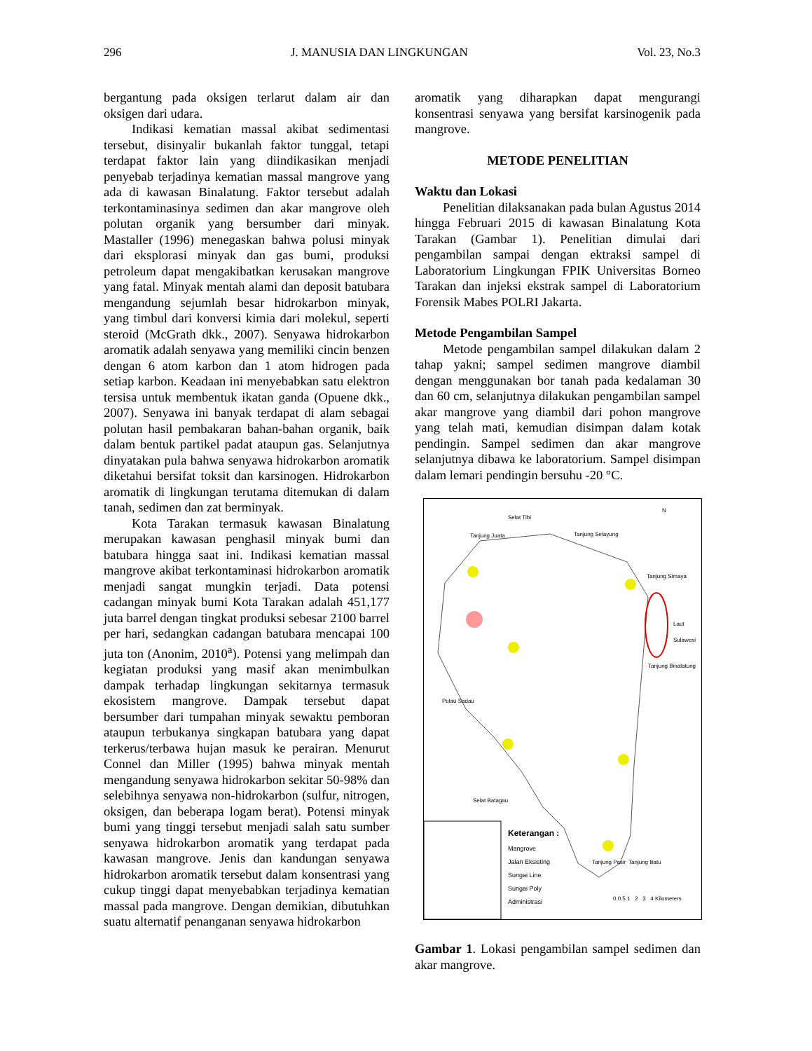296 J. MANUSIA DAN LINGKUNGAN Vol. 23, No.3
bergantung pada oksigen terlarut dalam air dan oksigen dari udara.
Indikasi kematian massal akibat sedimentasi tersebut, disinyalir bukanlah faktor tunggal, tetapi terdapat faktor lain yang diindikasikan menjadi penyebab terjadinya kematian massal mangrove yang ada di kawasan Binalatung. Faktor tersebut adalah terkontaminasinya sedimen dan akar mangrove oleh polutan organik yang bersumber dari minyak. Mastaller (1996) menegaskan bahwa polusi minyak dari eksplorasi minyak dan gas bumi, produksi petroleum dapat mengakibatkan kerusakan mangrove yang fatal. Minyak mentah alami dan deposit batubara mengandung sejumlah besar hidrokarbon minyak, yang timbul dari konversi kimia dari molekul, seperti steroid (McGrath dkk., 2007). Senyawa hidrokarbon aromatik adalah senyawa yang memiliki cincin benzen dengan 6 atom karbon dan 1 atom hidrogen pada setiap karbon. Keadaan ini menyebabkan satu elektron tersisa untuk membentuk ikatan ganda (Opuene dkk., 2007). Senyawa ini banyak terdapat di alam sebagai polutan hasil pembakaran bahan-bahan organik, baik dalam bentuk partikel padat ataupun gas. Selanjutnya dinyatakan pula bahwa senyawa hidrokarbon aromatik diketahui bersifat toksit dan karsinogen. Hidrokarbon aromatik di lingkungan terutama ditemukan di dalam tanah, sedimen dan zat berminyak.
Kota Tarakan termasuk kawasan Binalatung merupakan kawasan penghasil minyak bumi dan batubara hingga saat ini. Indikasi kematian massal mangrove akibat terkontaminasi hidrokarbon aromatik menjadi sangat mungkin terjadi. Data potensi cadangan minyak bumi Kota Tarakan adalah 451,177 juta barrel dengan tingkat produksi sebesar 2100 barrel per hari, sedangkan cadangan batubara mencapai 100 juta ton (Anonim, 2010<sup>a</sup>). Potensi yang melimpah dan kegiatan produksi yang masif akan menimbulkan dampak terhadap lingkungan sekitarnya termasuk ekosistem mangrove. Dampak tersebut dapat bersumber dari tumpahan minyak sewaktu pemboran ataupun terbukanya singkapan batubara yang dapat terkerus/terbawa hujan masuk ke perairan. Menurut Connel dan Miller (1995) bahwa minyak mentah mengandung senyawa hidrokarbon sekitar 50-98% dan selebihnya senyawa non-hidrokarbon (sulfur, nitrogen, oksigen, dan beberapa logam berat). Potensi minyak bumi yang tinggi tersebut menjadi salah satu sumber senyawa hidrokarbon aromatik yang terdapat pada kawasan mangrove. Jenis dan kandungan senyawa hidrokarbon aromatik tersebut dalam konsentrasi yang cukup tinggi dapat menyebabkan terjadinya kematian massal pada mangrove. Dengan demikian, dibutuhkan suatu alternatif penanganan senyawa hidrokarbon
aromatik yang diharapkan dapat mengurangi konsentrasi senyawa yang bersifat karsinogenik pada mangrove.
METODE PENELITIAN
Waktu dan Lokasi
Penelitian dilaksanakan pada bulan Agustus 2014 hingga Februari 2015 di kawasan Binalatung Kota Tarakan (Gambar 1). Penelitian dimulai dari pengambilan sampai dengan ektraksi sampel di Laboratorium Lingkungan FPIK Universitas Borneo Tarakan dan injeksi ekstrak sampel di Laboratorium Forensik Mabes POLRI Jakarta.
Metode Pengambilan Sampel
Metode pengambilan sampel dilakukan dalam 2 tahap yakni; sampel sedimen mangrove diambil dengan menggunakan bor tanah pada kedalaman 30 dan 60 cm, selanjutnya dilakukan pengambilan sampel akar mangrove yang diambil dari pohon mangrove yang telah mati, kemudian disimpan dalam kotak pendingin. Sampel sedimen dan akar mangrove selanjutnya dibawa ke laboratorium. Sampel disimpan dalam lemari pendingin bersuhu -20 °C.
Selat Tibi
Tanjung Juata Tanjung Selayung
Tanjung Simaya
Laut Sulawesi
Tanjung Binalatung
Pulau Sadau
Selat Batagau
Tanjung Pasir Tanjung Batu
N
Keterangan :
Mangrove
Jalan Eksisting
Sungai Line
Sungai Poly
Administrasi
0 0.5 1 2 3 4 Kilometers
Gambar 1. Lokasi pengambilan sampel sedimen dan akar mangrove.